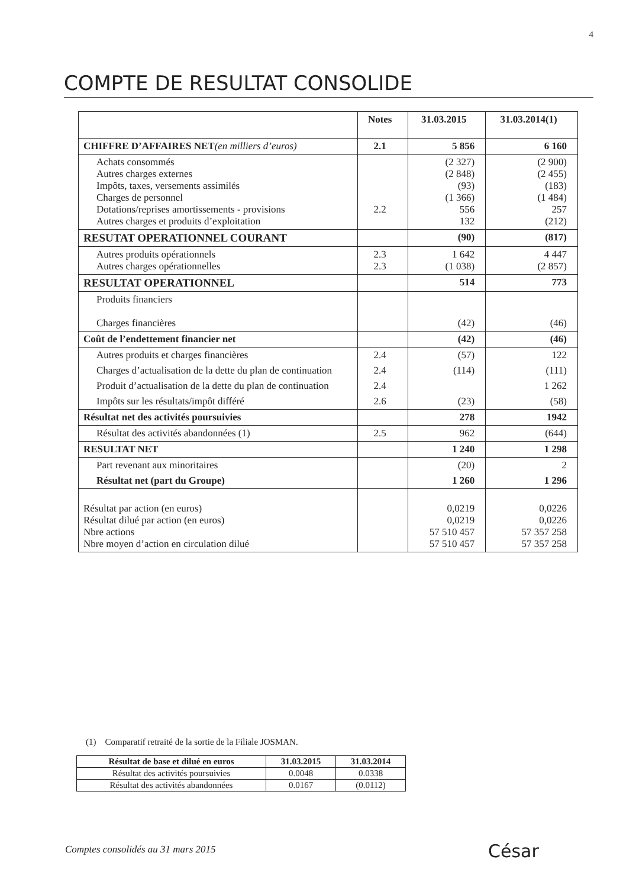4
COMPTE DE RESULTAT CONSOLIDE
| | Notes | 31.03.2015 | 31.03.2014(1) |
| --- | --- | --- | --- |
| CHIFFRE D’AFFAIRES NET (en milliers d’euros) | 2.1 | 5 856 | 6 160 |
| Achats consommés Autres charges externes Impôts, taxes, versements assimilés Charges de personnel Dotations/reprises amortissements - provisions Autres charges et produits d’exploitation | 2.2 | (2 327) (2 848) (93) (1 366) 556 132 | (2 900) (2 455) (183) (1 484) 257 (212) |
| RESUTAT OPERATIONNEL COURANT | | (90) | (817) |
| Autres produits opérationnels Autres charges opérationnelles | 2.3 2.3 | 1 642 (1 038) | 4 447 (2 857) |
| RESULTAT OPERATIONNEL | | 514 | 773 |
| Produits financiers Charges financières | | (42) | (46) |
| Coût de l’endettement financier net | | (42) | (46) |
| Autres produits et charges financières | 2.4 | (57) | 122 |
| Charges d’actualisation de la dette du plan de continuation | 2.4 | (114) | (111) |
| Produit d’actualisation de la dette du plan de continuation | 2.4 | | 1 262 |
| Impôts sur les résultats/impôt différé | 2.6 | (23) | (58) |
| Résultat net des activités poursuivies | | 278 | 1942 |
| Résultat des activités abandonnées (1) | 2.5 | 962 | (644) |
| RESULTAT NET | | 1 240 | 1 298 |
| Part revenant aux minoritaires | | (20) | 2 |
| Résultat net (part du Groupe) | | 1 260 | 1 296 |
| Résultat par action (en euros) Résultat dilué par action (en euros) Nbre actions Nbre moyen d’action en circulation dilué | | 0,0219 0,0219 57 510 457 57 510 457 | 0,0226 0,0226 57 357 258 57 357 258 |
(1) Comparatif retraité de la sortie de la Filiale JOSMAN.
| Résultat de base et dilué en euros | 31.03.2015 | 31.03.2014 |
| --- | --- | --- |
| Résultat des activités poursuivies | 0.0048 | 0.0338 |
| Résultat des activités abandonnées | 0.0167 | (0.0112) |
Comptes consolidés au 31 mars 2015
César